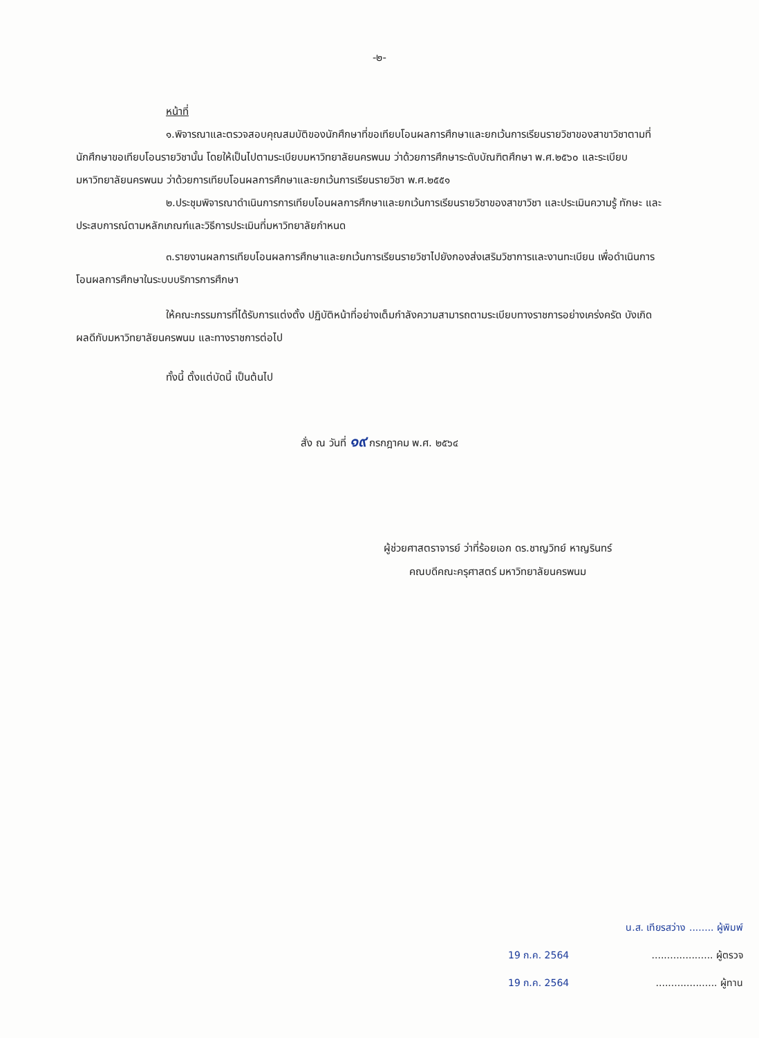-๒-
หน้าที่
๑.พิจารณาและตรวจสอบคุณสมบัติของนักศึกษาที่ขอเทียบโอนผลการศึกษาและยกเว้นการเรียนรายวิชาของสาขาวิชาตามที่นักศึกษาขอเทียบโอนรายวิชานั้น โดยให้เป็นไปตามระเบียบมหาวิทยาลัยนครพนม ว่าด้วยการศึกษาระดับบัณฑิตศึกษา พ.ศ.๒๕๖๐ และระเบียบมหาวิทยาลัยนครพนม ว่าด้วยการเทียบโอนผลการศึกษาและยกเว้นการเรียนรายวิชา พ.ศ.๒๕๕๑
๒.ประชุมพิจารณาดำเนินการการเทียบโอนผลการศึกษาและยกเว้นการเรียนรายวิชาของสาขาวิชา และประเมินความรู้ ทักษะ และประสบการณ์ตามหลักเกณฑ์และวิธีการประเมินที่มหาวิทยาลัยกำหนด
๓.รายงานผลการเทียบโอนผลการศึกษาและยกเว้นการเรียนรายวิชาไปยังกองส่งเสริมวิชาการและงานทะเบียน เพื่อดำเนินการโอนผลการศึกษาในระบบบริการการศึกษา
ให้คณะกรรมการที่ได้รับการแต่งตั้ง ปฏิบัติหน้าที่อย่างเต็มกำลังความสามารถตามระเบียบทางราชการอย่างเคร่งครัด บังเกิดผลดีกับมหาวิทยาลัยนครพนม และทางราชการต่อไป
ทั้งนี้ ตั้งแต่บัดนี้ เป็นต้นไป
สั่ง ณ วันที่ ๑๙ กรกฎาคม พ.ศ. ๒๕๖๔
ผู้ช่วยศาสตราจารย์ ว่าที่ร้อยเอก ดร.ชาญวิทย์ หาญรินทร์
คณบดีคณะครุศาสตร์ มหาวิทยาลัยนครพนม
น.ส. เทียรสว่าง ........ ผู้พิมพ์
19 ก.ค. 2564.................... ผู้ตรวจ
19 ก.ค. 2564.................... ผู้ทาน